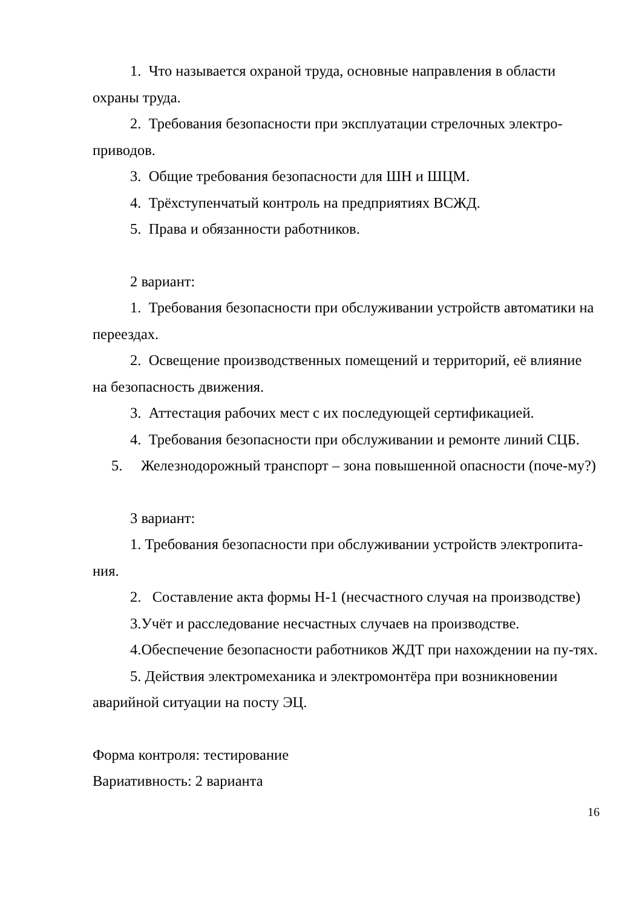1. Что называется охраной труда, основные направления в области охраны труда.
2. Требования безопасности при эксплуатации стрелочных электро-приводов.
3. Общие требования безопасности для ШН и ШЦМ.
4. Трёхступенчатый контроль на предприятиях ВСЖД.
5. Права и обязанности работников.
2 вариант:
1. Требования безопасности при обслуживании устройств автоматики на переездах.
2. Освещение производственных помещений и территорий, её влияние на безопасность движения.
3. Аттестация рабочих мест с их последующей сертификацией.
4. Требования безопасности при обслуживании и ремонте линий СЦБ.
5. Железнодорожный транспорт – зона повышенной опасности (поче-му?)
3 вариант:
1. Требования безопасности при обслуживании устройств электропита-ния.
2. Составление акта формы Н-1 (несчастного случая на производстве)
3.Учёт и расследование несчастных случаев на производстве.
4.Обеспечение безопасности работников ЖДТ при нахождении на пу-тях.
5. Действия электромеханика и электромонтёра при возникновении аварийной ситуации на посту ЭЦ.
Форма контроля: тестирование
Вариативность: 2 варианта
16